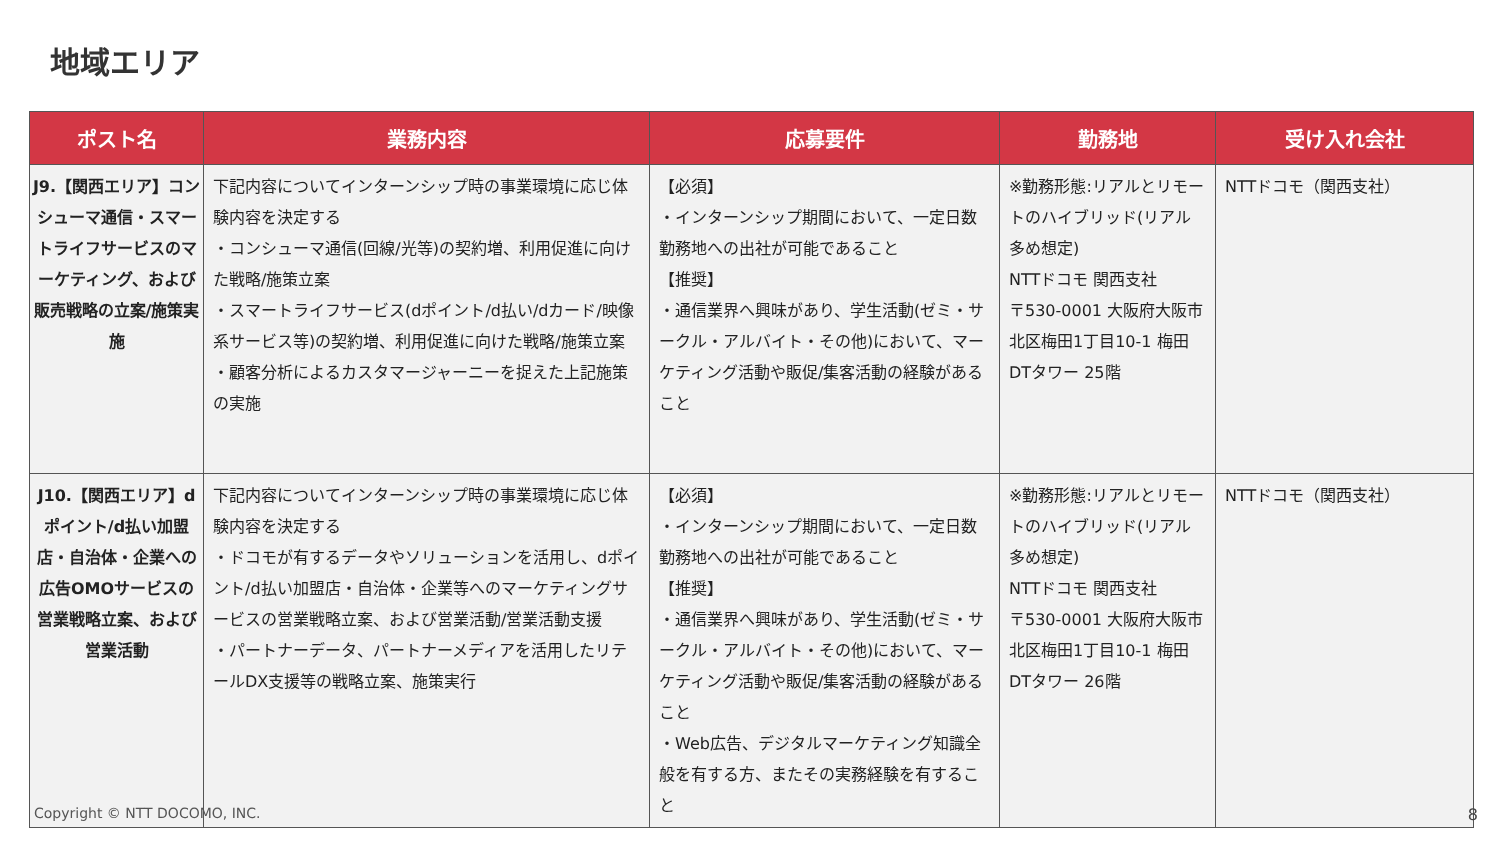地域エリア
| ポスト名 | 業務内容 | 応募要件 | 勤務地 | 受け入れ会社 |
| --- | --- | --- | --- | --- |
| J9.【関西エリア】コンシューマ通信・スマートライフサービスのマーケティング、および販売戦略の立案/施策実施 | 下記内容についてインターンシップ時の事業環境に応じ体験内容を決定する ・コンシューマ通信(回線/光等)の契約増、利用促進に向けた戦略/施策立案 ・スマートライフサービス(dポイント/d払い/dカード/映像系サービス等)の契約増、利用促進に向けた戦略/施策立案 ・顧客分析によるカスタマージャーニーを捉えた上記施策の実施 | 【必須】 ・インターンシップ期間において、一定日数勤務地への出社が可能であること 【推奨】 ・通信業界へ興味があり、学生活動(ゼミ・サークル・アルバイト・その他)において、マーケティング活動や販促/集客活動の経験があること | ※勤務形態:リアルとリモートのハイブリッド(リアル多め想定) NTTドコモ 関西支社 〒530-0001 大阪府大阪市北区梅田1丁目10-1 梅田DTタワー 25階 | NTTドコモ（関西支社） |
| J10.【関西エリア】dポイント/d払い加盟店・自治体・企業への広告OMOサービスの営業戦略立案、および営業活動 | 下記内容についてインターンシップ時の事業環境に応じ体験内容を決定する ・ドコモが有するデータやソリューションを活用し、dポイント/d払い加盟店・自治体・企業等へのマーケティングサービスの営業戦略立案、および営業活動/営業活動支援 ・パートナーデータ、パートナーメディアを活用したリテールDX支援等の戦略立案、施策実行 | 【必須】 ・インターンシップ期間において、一定日数勤務地への出社が可能であること 【推奨】 ・通信業界へ興味があり、学生活動(ゼミ・サークル・アルバイト・その他)において、マーケティング活動や販促/集客活動の経験があること ・Web広告、デジタルマーケティング知識全般を有する方、またその実務経験を有すること | ※勤務形態:リアルとリモートのハイブリッド(リアル多め想定) NTTドコモ 関西支社 〒530-0001 大阪府大阪市北区梅田1丁目10-1 梅田DTタワー 26階 | NTTドコモ（関西支社） |
Copyright © NTT DOCOMO, INC. 8